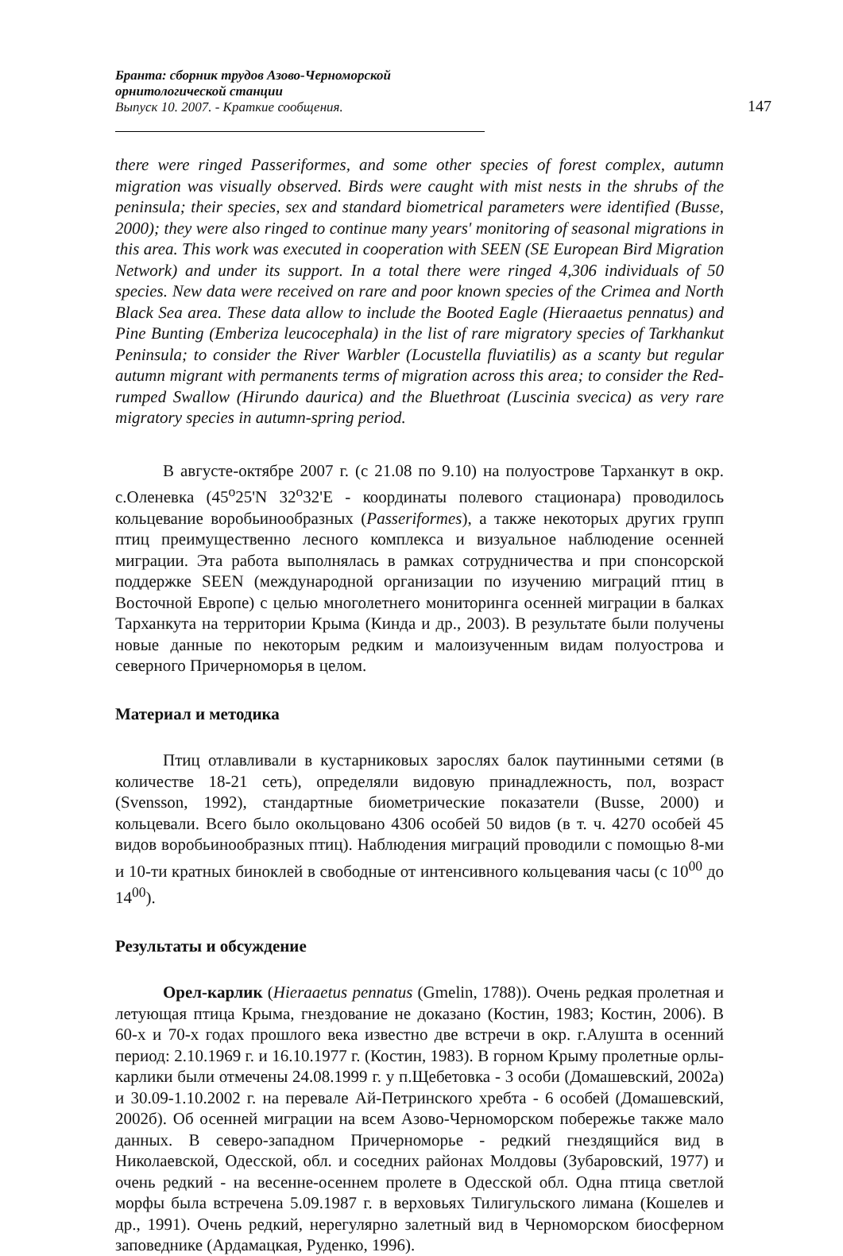Бранта: сборник трудов Азово-Черноморской орнитологической станции
Выпуск 10. 2007. - Краткие сообщения.
147
there were ringed Passeriformes, and some other species of forest complex, autumn migration was visually observed. Birds were caught with mist nests in the shrubs of the peninsula; their species, sex and standard biometrical parameters were identified (Busse, 2000); they were also ringed to continue many years' monitoring of seasonal migrations in this area. This work was executed in cooperation with SEEN (SE European Bird Migration Network) and under its support. In a total there were ringed 4,306 individuals of 50 species. New data were received on rare and poor known species of the Crimea and North Black Sea area. These data allow to include the Booted Eagle (Hieraaetus pennatus) and Pine Bunting (Emberiza leucocephala) in the list of rare migratory species of Tarkhankut Peninsula; to consider the River Warbler (Locustella fluviatilis) as a scanty but regular autumn migrant with permanents terms of migration across this area; to consider the Red-rumped Swallow (Hirundo daurica) and the Bluethroat (Luscinia svecica) as very rare migratory species in autumn-spring period.
В августе-октябре 2007 г. (с 21.08 по 9.10) на полуострове Тарханкут в окр. с.Оленевка (45<sup>о</sup>25'N 32<sup>о</sup>32'E - координаты полевого стационара) проводилось кольцевание воробьинообразных (Passeriformes), а также некоторых других групп птиц преимущественно лесного комплекса и визуальное наблюдение осенней миграции. Эта работа выполнялась в рамках сотрудничества и при спонсорской поддержке SEEN (международной организации по изучению миграций птиц в Восточной Европе) с целью многолетнего мониторинга осенней миграции в балках Тарханкута на территории Крыма (Кинда и др., 2003). В результате были получены новые данные по некоторым редким и малоизученным видам полуострова и северного Причерноморья в целом.
Материал и методика
Птиц отлавливали в кустарниковых зарослях балок паутинными сетями (в количестве 18-21 сеть), определяли видовую принадлежность, пол, возраст (Svensson, 1992), стандартные биометрические показатели (Busse, 2000) и кольцевали. Всего было окольцовано 4306 особей 50 видов (в т. ч. 4270 особей 45 видов воробьинообразных птиц). Наблюдения миграций проводили с помощью 8-ми и 10-ти кратных биноклей в свободные от интенсивного кольцевания часы (с 10<sup>00</sup> до 14<sup>00</sup>).
Результаты и обсуждение
Орел-карлик (Hieraaetus pennatus (Gmelin, 1788)). Очень редкая пролетная и летующая птица Крыма, гнездование не доказано (Костин, 1983; Костин, 2006). В 60-х и 70-х годах прошлого века известно две встречи в окр. г.Алушта в осенний период: 2.10.1969 г. и 16.10.1977 г. (Костин, 1983). В горном Крыму пролетные орлы-карлики были отмечены 24.08.1999 г. у п.Щебетовка - 3 особи (Домашевский, 2002а) и 30.09-1.10.2002 г. на перевале Ай-Петринского хребта - 6 особей (Домашевский, 2002б). Об осенней миграции на всем Азово-Черноморском побережье также мало данных. В северо-западном Причерноморье - редкий гнездящийся вид в Николаевской, Одесской, обл. и соседних районах Молдовы (Зубаровский, 1977) и очень редкий - на весенне-осеннем пролете в Одесской обл. Одна птица светлой морфы была встречена 5.09.1987 г. в верховьях Тилигульского лимана (Кошелев и др., 1991). Очень редкий, нерегулярно залетный вид в Черноморском биосферном заповеднике (Ардамацкая, Руденко, 1996).